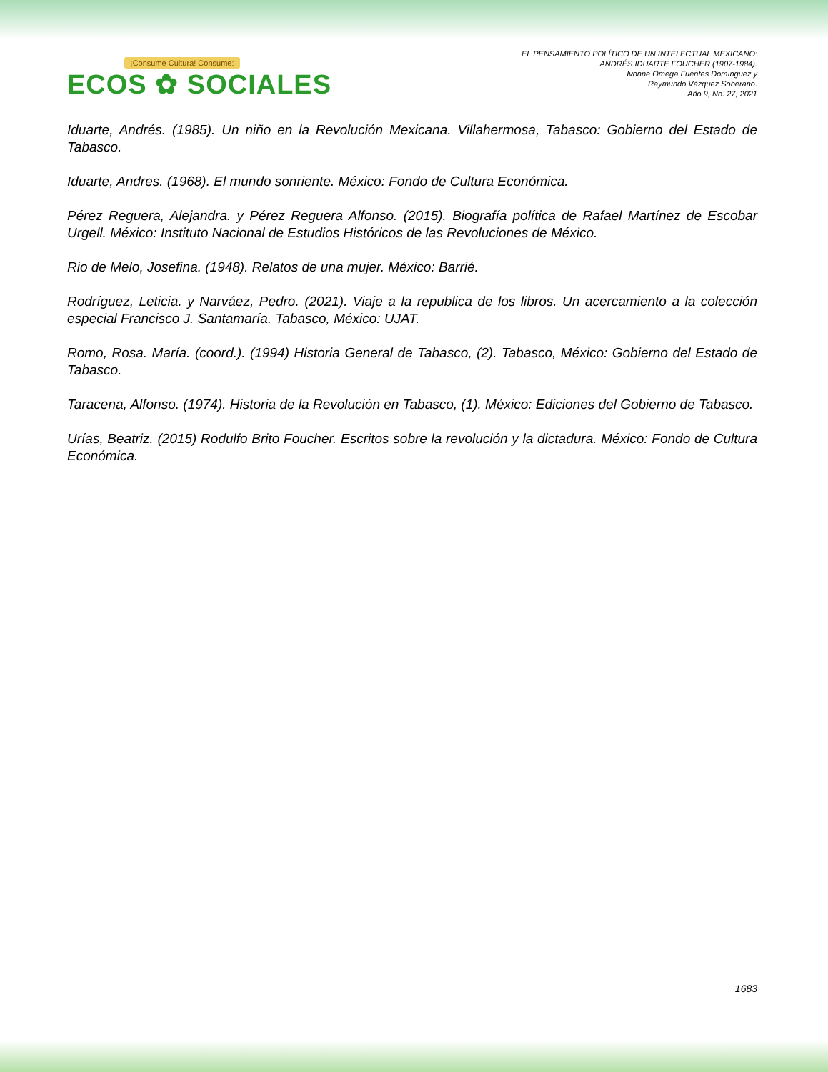¡Consume Cultura! Consume:
ECOS ✿ SOCIALES
EL PENSAMIENTO POLÍTICO DE UN INTELECTUAL MEXICANO:
ANDRÉS IDUARTE FOUCHER (1907-1984).
Ivonne Omega Fuentes Domínguez y
Raymundo Vázquez Soberano.
Año 9, No. 27; 2021
Iduarte, Andrés. (1985). Un niño en la Revolución Mexicana. Villahermosa, Tabasco: Gobierno del Estado de Tabasco.
Iduarte, Andres. (1968). El mundo sonriente. México: Fondo de Cultura Económica.
Pérez Reguera, Alejandra. y Pérez Reguera Alfonso. (2015). Biografía política de Rafael Martínez de Escobar Urgell. México: Instituto Nacional de Estudios Históricos de las Revoluciones de México.
Rio de Melo, Josefina. (1948). Relatos de una mujer. México: Barrié.
Rodríguez, Leticia. y Narváez, Pedro. (2021). Viaje a la republica de los libros. Un acercamiento a la colección especial Francisco J. Santamaría. Tabasco, México: UJAT.
Romo, Rosa. María. (coord.). (1994) Historia General de Tabasco, (2). Tabasco, México: Gobierno del Estado de Tabasco.
Taracena, Alfonso. (1974). Historia de la Revolución en Tabasco, (1). México: Ediciones del Gobierno de Tabasco.
Urías, Beatriz. (2015) Rodulfo Brito Foucher. Escritos sobre la revolución y la dictadura. México: Fondo de Cultura Económica.
1683